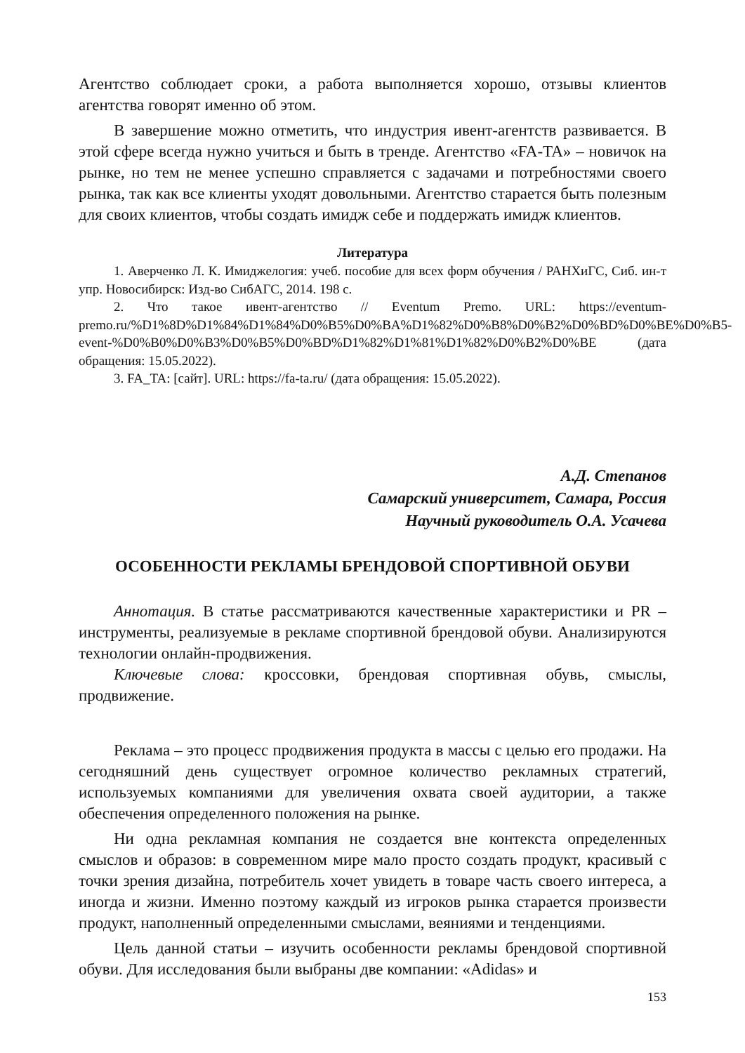Агентство соблюдает сроки, а работа выполняется хорошо, отзывы клиентов агентства говорят именно об этом.
В завершение можно отметить, что индустрия ивент-агентств развивается. В этой сфере всегда нужно учиться и быть в тренде. Агентство «FA-TA» – новичок на рынке, но тем не менее успешно справляется с задачами и потребностями своего рынка, так как все клиенты уходят довольными. Агентство старается быть полезным для своих клиентов, чтобы создать имидж себе и поддержать имидж клиентов.
Литература
1. Аверченко Л. К. Имиджелогия: учеб. пособие для всех форм обучения / РАНХиГС, Сиб. ин-т упр. Новосибирск: Изд-во СибАГС, 2014. 198 с.
2. Что такое ивент-агентство // Eventum Premo. URL: https://eventum-premo.ru/%D1%8D%D1%84%D1%84%D0%B5%D0%BA%D1%82%D0%B8%D0%B2%D0%BD%D0%BE%D0%B5-event-%D0%B0%D0%B3%D0%B5%D0%BD%D1%82%D1%81%D1%82%D0%B2%D0%BE (дата обращения: 15.05.2022).
3. FA_TA: [сайт]. URL: https://fa-ta.ru/ (дата обращения: 15.05.2022).
А.Д. Степанов
Самарский университет, Самара, Россия
Научный руководитель О.А. Усачева
ОСОБЕННОСТИ РЕКЛАМЫ БРЕНДОВОЙ СПОРТИВНОЙ ОБУВИ
Аннотация. В статье рассматриваются качественные характеристики и PR – инструменты, реализуемые в рекламе спортивной брендовой обуви. Анализируются технологии онлайн-продвижения.
Ключевые слова: кроссовки, брендовая спортивная обувь, смыслы, продвижение.
Реклама – это процесс продвижения продукта в массы с целью его продажи. На сегодняшний день существует огромное количество рекламных стратегий, используемых компаниями для увеличения охвата своей аудитории, а также обеспечения определенного положения на рынке.
Ни одна рекламная компания не создается вне контекста определенных смыслов и образов: в современном мире мало просто создать продукт, красивый с точки зрения дизайна, потребитель хочет увидеть в товаре часть своего интереса, а иногда и жизни. Именно поэтому каждый из игроков рынка старается произвести продукт, наполненный определенными смыслами, веяниями и тенденциями.
Цель данной статьи – изучить особенности рекламы брендовой спортивной обуви. Для исследования были выбраны две компании: «Adidas» и
153